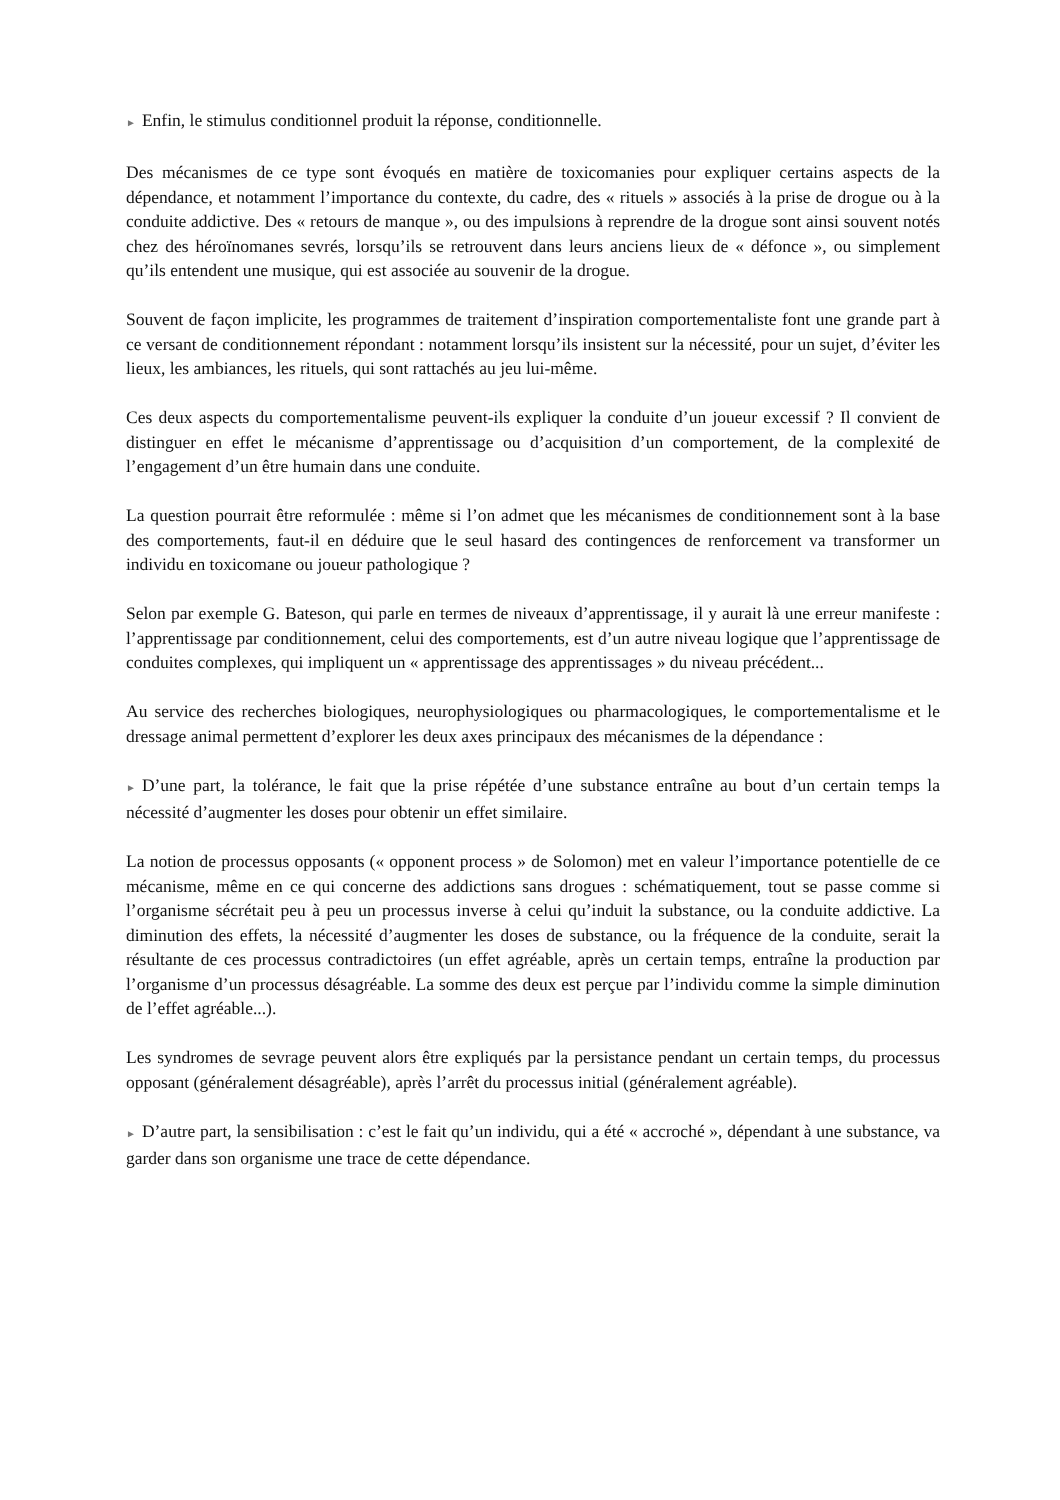► Enfin, le stimulus conditionnel produit la réponse, conditionnelle.
Des mécanismes de ce type sont évoqués en matière de toxicomanies pour expliquer certains aspects de la dépendance, et notamment l’importance du contexte, du cadre, des « rituels » associés à la prise de drogue ou à la conduite addictive. Des « retours de manque », ou des impulsions à reprendre de la drogue sont ainsi souvent notés chez des héroïnomanes sevrés, lorsqu’ils se retrouvent dans leurs anciens lieux de « défonce », ou simplement qu’ils entendent une musique, qui est associée au souvenir de la drogue.
Souvent de façon implicite, les programmes de traitement d’inspiration comportementaliste font une grande part à ce versant de conditionnement répondant : notamment lorsqu’ils insistent sur la nécessité, pour un sujet, d’éviter les lieux, les ambiances, les rituels, qui sont rattachés au jeu lui-même.
Ces deux aspects du comportementalisme peuvent-ils expliquer la conduite d’un joueur excessif ? Il convient de distinguer en effet le mécanisme d’apprentissage ou d’acquisition d’un comportement, de la complexité de l’engagement d’un être humain dans une conduite.
La question pourrait être reformulée : même si l’on admet que les mécanismes de conditionnement sont à la base des comportements, faut-il en déduire que le seul hasard des contingences de renforcement va transformer un individu en toxicomane ou joueur pathologique ?
Selon par exemple G. Bateson, qui parle en termes de niveaux d’apprentissage, il y aurait là une erreur manifeste : l’apprentissage par conditionnement, celui des comportements, est d’un autre niveau logique que l’apprentissage de conduites complexes, qui impliquent un « apprentissage des apprentissages » du niveau précédent...
Au service des recherches biologiques, neurophysiologiques ou pharmacologiques, le comportementalisme et le dressage animal permettent d’explorer les deux axes principaux des mécanismes de la dépendance :
► D’une part, la tolérance, le fait que la prise répétée d’une substance entraîne au bout d’un certain temps la nécessité d’augmenter les doses pour obtenir un effet similaire.
La notion de processus opposants (« opponent process » de Solomon) met en valeur l’importance potentielle de ce mécanisme, même en ce qui concerne des addictions sans drogues : schématiquement, tout se passe comme si l’organisme sécrétait peu à peu un processus inverse à celui qu’induit la substance, ou la conduite addictive. La diminution des effets, la nécessité d’augmenter les doses de substance, ou la fréquence de la conduite, serait la résultante de ces processus contradictoires (un effet agréable, après un certain temps, entraîne la production par l’organisme d’un processus désagréable. La somme des deux est perçue par l’individu comme la simple diminution de l’effet agréable...).
Les syndromes de sevrage peuvent alors être expliqués par la persistance pendant un certain temps, du processus opposant (généralement désagréable), après l’arrêt du processus initial (généralement agréable).
► D’autre part, la sensibilisation : c’est le fait qu’un individu, qui a été « accroché », dépendant à une substance, va garder dans son organisme une trace de cette dépendance.